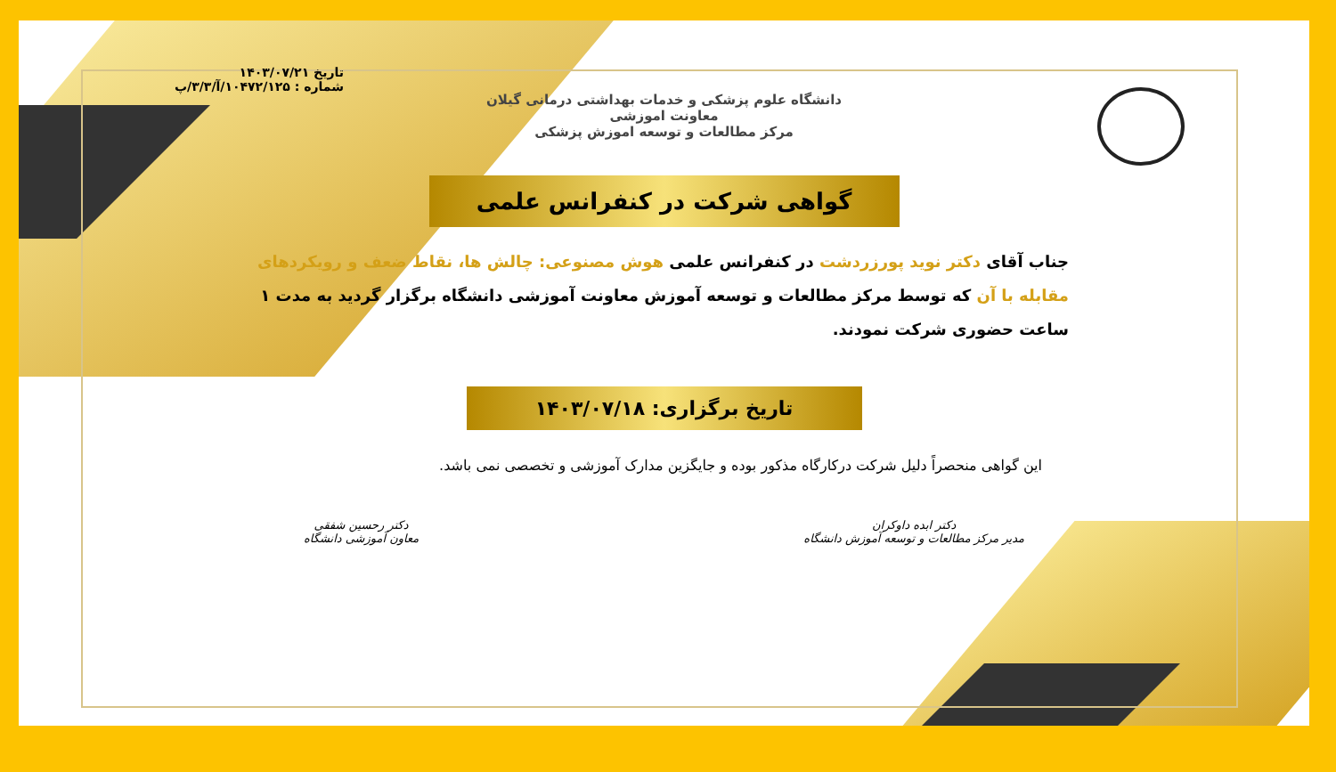تاریخ ۱۴۰۳/۰۷/۲۱
شماره : ۱۰۴۷۲/۱۲۵/آ/۳/۳/پ
دانشگاه علوم پزشکی و خدمات بهداشتی درمانی گیلان
معاونت اموزشی
مرکز مطالعات و توسعه اموزش پزشکی
گواهی شرکت در کنفرانس علمی
جناب آقای دکتر نوید پورزردشت در کنفرانس علمی هوش مصنوعی: چالش ها، نقاط ضعف و رویکردهای مقابله با آن که توسط مرکز مطالعات و توسعه آموزش معاونت آموزشی دانشگاه برگزار گردید به مدت ۱ ساعت حضوری شرکت نمودند.
تاریخ برگزاری: ۱۴۰۳/۰۷/۱۸
این گواهی منحصراً دلیل شرکت درکارگاه مذکور بوده و جایگزین مدارک آموزشی و تخصصی نمی باشد.
دکتر ابده داوکران
مدیر مرکز مطالعات و توسعه آموزش دانشگاه
دکتر رحسین شفقی
معاون آموزشی دانشگاه